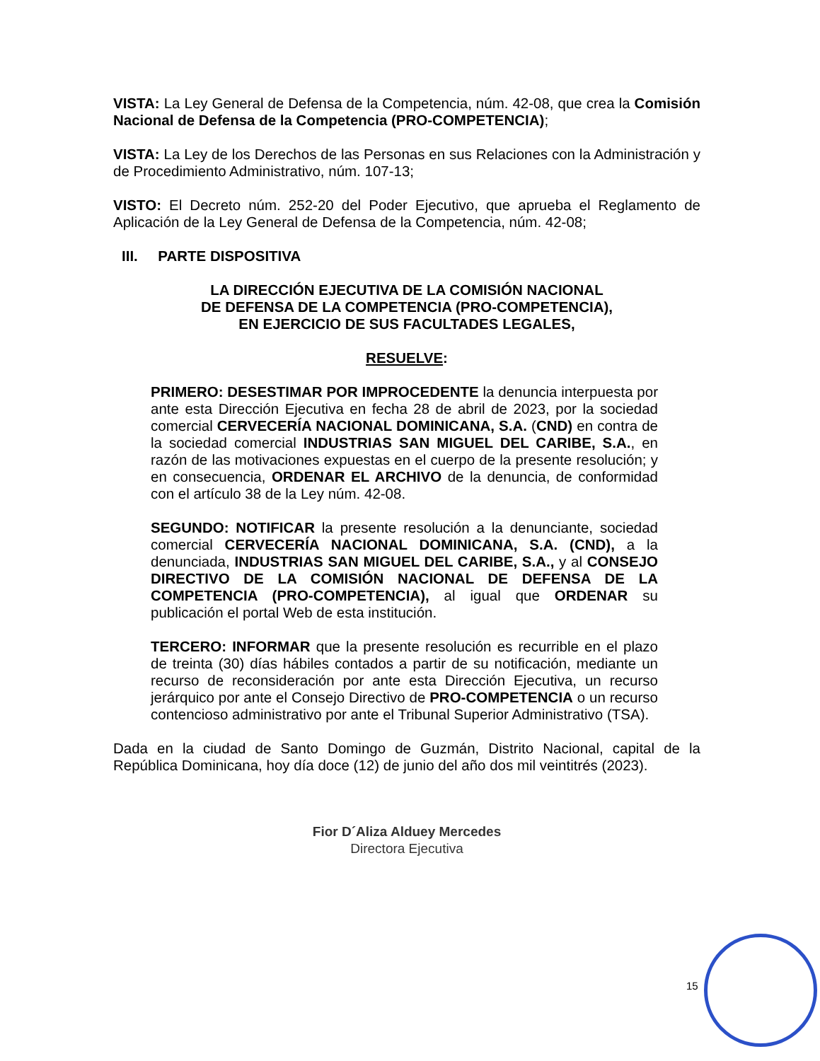VISTA: La Ley General de Defensa de la Competencia, núm. 42-08, que crea la Comisión Nacional de Defensa de la Competencia (PRO-COMPETENCIA);
VISTA: La Ley de los Derechos de las Personas en sus Relaciones con la Administración y de Procedimiento Administrativo, núm. 107-13;
VISTO: El Decreto núm. 252-20 del Poder Ejecutivo, que aprueba el Reglamento de Aplicación de la Ley General de Defensa de la Competencia, núm. 42-08;
III. PARTE DISPOSITIVA
LA DIRECCIÓN EJECUTIVA DE LA COMISIÓN NACIONAL
DE DEFENSA DE LA COMPETENCIA (PRO-COMPETENCIA),
EN EJERCICIO DE SUS FACULTADES LEGALES,
RESUELVE:
PRIMERO: DESESTIMAR POR IMPROCEDENTE la denuncia interpuesta por ante esta Dirección Ejecutiva en fecha 28 de abril de 2023, por la sociedad comercial CERVECERÍA NACIONAL DOMINICANA, S.A. (CND) en contra de la sociedad comercial INDUSTRIAS SAN MIGUEL DEL CARIBE, S.A., en razón de las motivaciones expuestas en el cuerpo de la presente resolución; y en consecuencia, ORDENAR EL ARCHIVO de la denuncia, de conformidad con el artículo 38 de la Ley núm. 42-08.
SEGUNDO: NOTIFICAR la presente resolución a la denunciante, sociedad comercial CERVECERÍA NACIONAL DOMINICANA, S.A. (CND), a la denunciada, INDUSTRIAS SAN MIGUEL DEL CARIBE, S.A., y al CONSEJO DIRECTIVO DE LA COMISIÓN NACIONAL DE DEFENSA DE LA COMPETENCIA (PRO-COMPETENCIA), al igual que ORDENAR su publicación el portal Web de esta institución.
TERCERO: INFORMAR que la presente resolución es recurrible en el plazo de treinta (30) días hábiles contados a partir de su notificación, mediante un recurso de reconsideración por ante esta Dirección Ejecutiva, un recurso jerárquico por ante el Consejo Directivo de PRO-COMPETENCIA o un recurso contencioso administrativo por ante el Tribunal Superior Administrativo (TSA).
Dada en la ciudad de Santo Domingo de Guzmán, Distrito Nacional, capital de la República Dominicana, hoy día doce (12) de junio del año dos mil veintitrés (2023).
Fior D´Aliza Alduey Mercedes
Directora Ejecutiva
15